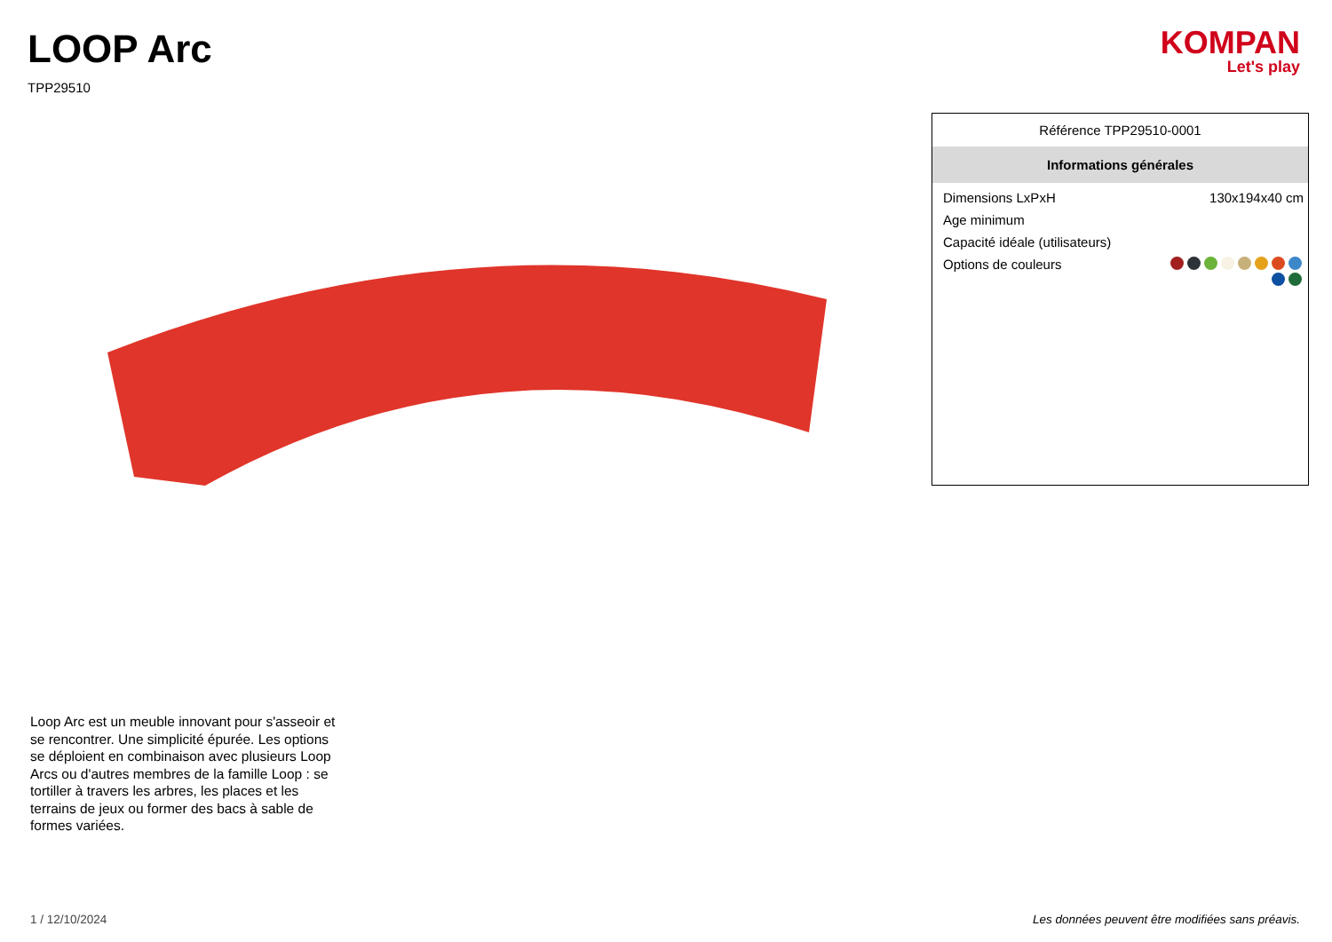LOOP Arc
TPP29510
KOMPAN
Let's play
Référence TPP29510-0001
Informations générales
| Dimensions LxPxH | 130x194x40 cm |
| Age minimum | |
| Capacité idéale (utilisateurs) | |
| Options de couleurs | |
Loop Arc est un meuble innovant pour s'asseoir et se rencontrer. Une simplicité épurée. Les options se déploient en combinaison avec plusieurs Loop Arcs ou d'autres membres de la famille Loop : se tortiller à travers les arbres, les places et les terrains de jeux ou former des bacs à sable de formes variées.
1 / 12/10/2024 Les données peuvent être modifiées sans préavis.